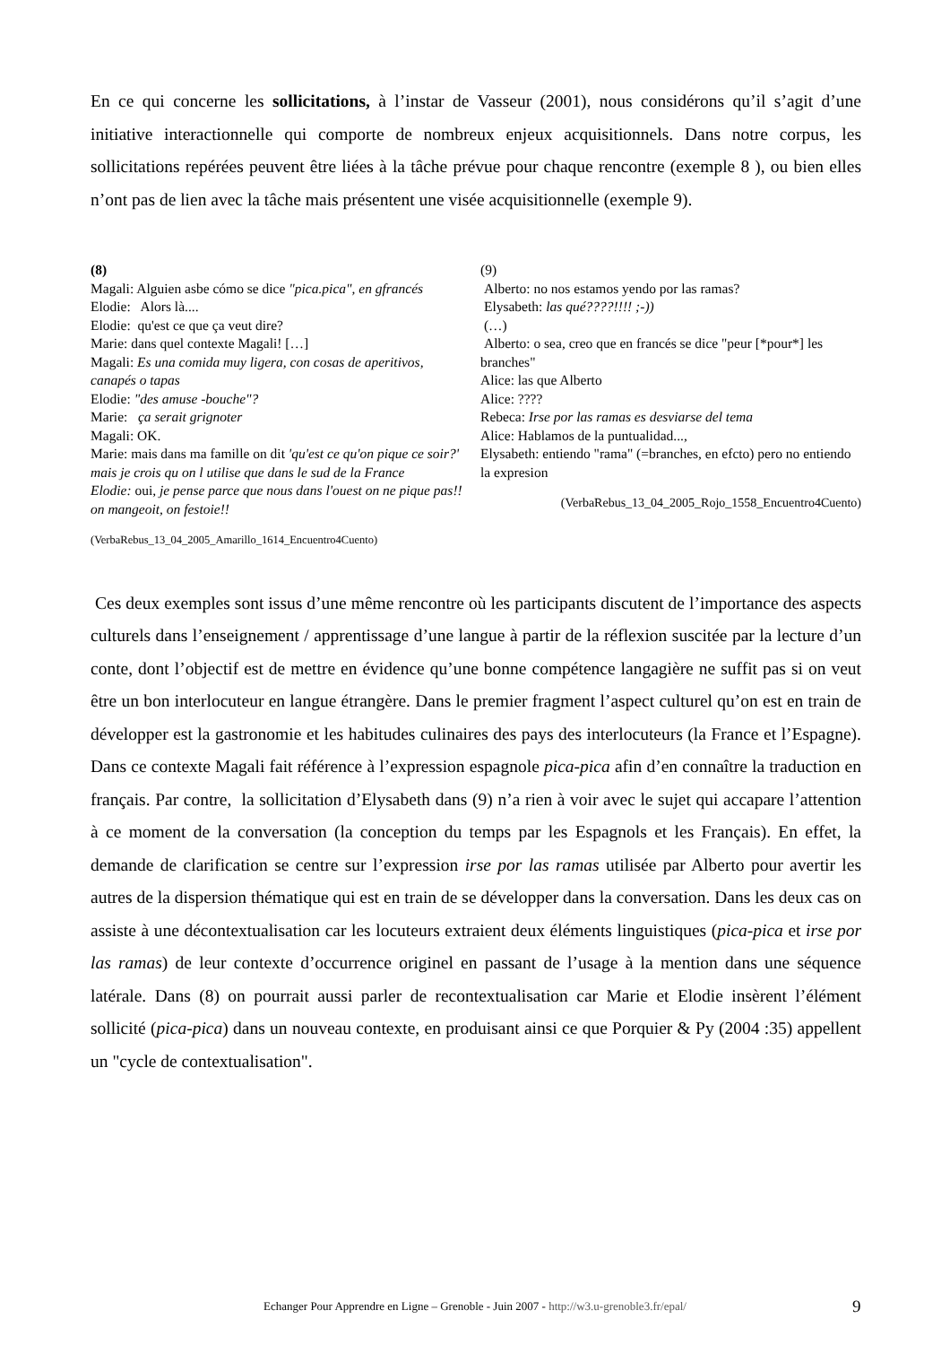En ce qui concerne les sollicitations, à l’instar de Vasseur (2001), nous considérons qu’il s’agit d’une initiative interactionnelle qui comporte de nombreux enjeux acquisitionnels. Dans notre corpus, les sollicitations repérées peuvent être liées à la tâche prévue pour chaque rencontre (exemple 8 ), ou bien elles n’ont pas de lien avec la tâche mais présentent une visée acquisitionnelle (exemple 9).
(8)
Magali: Alguien asbe cómo se dice "pica.pica", en gfrancés
Elodie: Alors là....
Elodie: qu'est ce que ça veut dire?
Marie: dans quel contexte Magali! […]
Magali: Es una comida muy ligera, con cosas de aperitivos, canapés o tapas
Elodie: "des amuse -bouche"?
Marie: ça serait grignoter
Magali: OK.
Marie: mais dans ma famille on dit 'qu'est ce qu'on pique ce soir?' mais je crois qu on l utilise que dans le sud de la France
Elodie: oui, je pense parce que nous dans l'ouest on ne pique pas!! on mangeoit, on festoie!!
(VerbaRebus_13_04_2005_Amarillo_1614_Encuentro4Cuento)
(9)
Alberto: no nos estamos yendo por las ramas?
Elysabeth: las qué????!!!! ;-))
(…)
Alberto: o sea, creo que en francés se dice "peur [*pour*] les branches"
Alice: las que Alberto
Alice: ????
Rebeca: Irse por las ramas es desviarse del tema
Alice: Hablamos de la puntualidad...,
Elysabeth: entiendo "rama" (=branches, en efcto) pero no entiendo la expresion
(VerbaRebus_13_04_2005_Rojo_1558_Encuentro4Cuento)
Ces deux exemples sont issus d’une même rencontre où les participants discutent de l’importance des aspects culturels dans l’enseignement / apprentissage d’une langue à partir de la réflexion suscitée par la lecture d’un conte, dont l’objectif est de mettre en évidence qu’une bonne compétence langagière ne suffit pas si on veut être un bon interlocuteur en langue étrangère. Dans le premier fragment l’aspect culturel qu’on est en train de développer est la gastronomie et les habitudes culinaires des pays des interlocuteurs (la France et l’Espagne). Dans ce contexte Magali fait référence à l’expression espagnole pica-pica afin d’en connaître la traduction en français. Par contre, la sollicitation d’Elysabeth dans (9) n’a rien à voir avec le sujet qui accapare l’attention à ce moment de la conversation (la conception du temps par les Espagnols et les Français). En effet, la demande de clarification se centre sur l’expression irse por las ramas utilisée par Alberto pour avertir les autres de la dispersion thématique qui est en train de se développer dans la conversation. Dans les deux cas on assiste à une décontextualisation car les locuteurs extraient deux éléments linguistiques (pica-pica et irse por las ramas) de leur contexte d’occurrence originel en passant de l’usage à la mention dans une séquence latérale. Dans (8) on pourrait aussi parler de recontextualisation car Marie et Elodie insèrent l’élément sollicité (pica-pica) dans un nouveau contexte, en produisant ainsi ce que Porquier & Py (2004 :35) appellent un "cycle de contextualisation".
Echanger Pour Apprendre en Ligne – Grenoble - Juin 2007 - http://w3.u-grenoble3.fr/epal/ 9